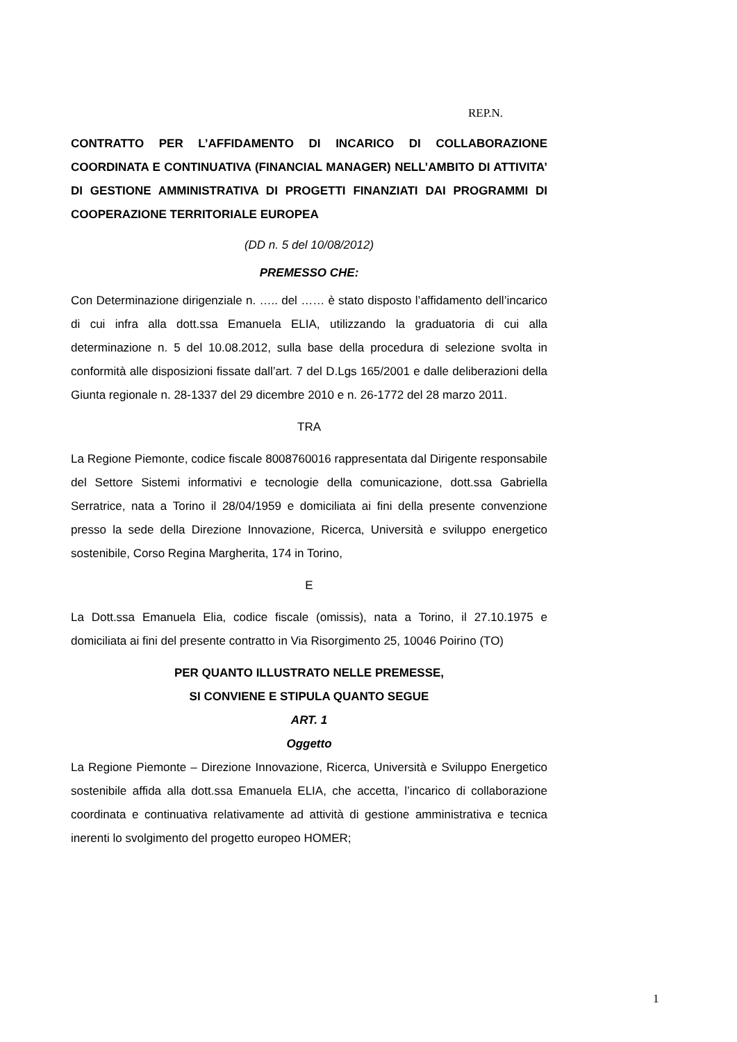REP.N.
CONTRATTO PER L’AFFIDAMENTO DI INCARICO DI COLLABORAZIONE COORDINATA E CONTINUATIVA (FINANCIAL MANAGER) NELL’AMBITO DI ATTIVITA’ DI GESTIONE AMMINISTRATIVA DI PROGETTI FINANZIATI DAI PROGRAMMI DI COOPERAZIONE TERRITORIALE EUROPEA
(DD n. 5 del 10/08/2012)
PREMESSO CHE:
Con Determinazione dirigenziale n. ….. del …… è stato disposto l’affidamento dell’incarico di cui infra alla dott.ssa Emanuela ELIA, utilizzando la graduatoria di cui alla determinazione n. 5 del 10.08.2012, sulla base della procedura di selezione svolta in conformità alle disposizioni fissate dall’art. 7 del D.Lgs 165/2001 e dalle deliberazioni della Giunta regionale n. 28-1337 del 29 dicembre 2010 e n. 26-1772 del 28 marzo 2011.
TRA
La Regione Piemonte, codice fiscale 8008760016 rappresentata dal Dirigente responsabile del Settore Sistemi informativi e tecnologie della comunicazione, dott.ssa Gabriella Serratrice, nata a Torino il 28/04/1959 e domiciliata ai fini della presente convenzione presso la sede della Direzione Innovazione, Ricerca, Università e sviluppo energetico sostenibile, Corso Regina Margherita, 174 in Torino,
E
La Dott.ssa Emanuela Elia, codice fiscale (omissis), nata a Torino, il 27.10.1975 e domiciliata ai fini del presente contratto in Via Risorgimento 25, 10046 Poirino (TO)
PER QUANTO ILLUSTRATO NELLE PREMESSE,
SI CONVIENE E STIPULA QUANTO SEGUE
ART. 1
Oggetto
La Regione Piemonte – Direzione Innovazione, Ricerca, Università e Sviluppo Energetico sostenibile affida alla dott.ssa Emanuela ELIA, che accetta, l’incarico di collaborazione coordinata e continuativa relativamente ad attività di gestione amministrativa e tecnica inerenti lo svolgimento del progetto europeo HOMER;
1